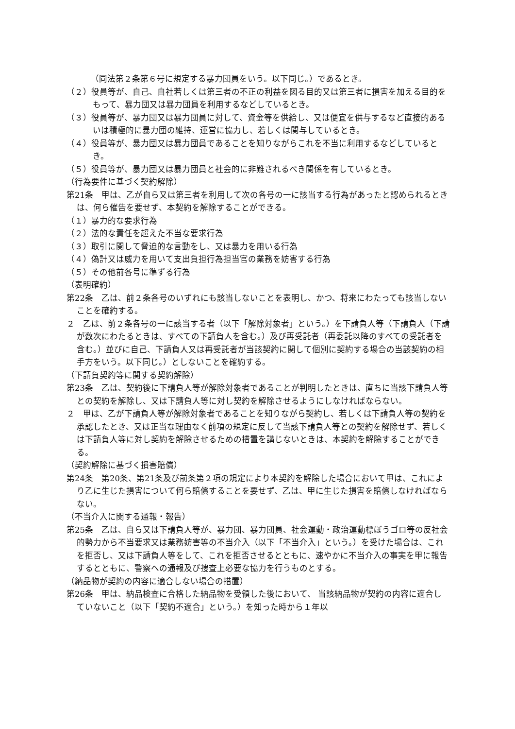（同法第２条第６号に規定する暴力団員をいう。以下同じ。）であるとき。
（２）役員等が、自己、自社若しくは第三者の不正の利益を図る目的又は第三者に損害を加える目的をもって、暴力団又は暴力団員を利用するなどしているとき。
（３）役員等が、暴力団又は暴力団員に対して、資金等を供給し、又は便宜を供与するなど直接的あるいは積極的に暴力団の維持、運営に協力し、若しくは関与しているとき。
（４）役員等が、暴力団又は暴力団員であることを知りながらこれを不当に利用するなどしているとき。
（５）役員等が、暴力団又は暴力団員と社会的に非難されるべき関係を有しているとき。
（行為要件に基づく契約解除）
第21条　甲は、乙が自ら又は第三者を利用して次の各号の一に該当する行為があったと認められるときは、何ら催告を要せず、本契約を解除することができる。
（１）暴力的な要求行為
（２）法的な責任を超えた不当な要求行為
（３）取引に関して脅迫的な言動をし、又は暴力を用いる行為
（４）偽計又は威力を用いて支出負担行為担当官の業務を妨害する行為
（５）その他前各号に準ずる行為
（表明確約）
第22条　乙は、前２条各号のいずれにも該当しないことを表明し、かつ、将来にわたっても該当しないことを確約する。
２　乙は、前２条各号の一に該当する者（以下「解除対象者」という。）を下請負人等（下請負人（下請が数次にわたるときは、すべての下請負人を含む。）及び再受託者（再委託以降のすべての受託者を含む。）並びに自己、下請負人又は再受託者が当該契約に関して個別に契約する場合の当該契約の相手方をいう。以下同じ。）としないことを確約する。
（下請負契約等に関する契約解除）
第23条　乙は、契約後に下請負人等が解除対象者であることが判明したときは、直ちに当該下請負人等との契約を解除し、又は下請負人等に対し契約を解除させるようにしなければならない。
２　甲は、乙が下請負人等が解除対象者であることを知りながら契約し、若しくは下請負人等の契約を承認したとき、又は正当な理由なく前項の規定に反して当該下請負人等との契約を解除せず、若しくは下請負人等に対し契約を解除させるための措置を講じないときは、本契約を解除することができる。
（契約解除に基づく損害賠償）
第24条　第20条、第21条及び前条第２項の規定により本契約を解除した場合において甲は、これにより乙に生じた損害について何ら賠償することを要せず、乙は、甲に生じた損害を賠償しなければならない。
（不当介入に関する通報・報告）
第25条　乙は、自ら又は下請負人等が、暴力団、暴力団員、社会運動・政治運動標ぼうゴロ等の反社会的勢力から不当要求又は業務妨害等の不当介入（以下「不当介入」という。）を受けた場合は、これを拒否し、又は下請負人等をして、これを拒否させるとともに、速やかに不当介入の事実を甲に報告するとともに、警察への通報及び捜査上必要な協力を行うものとする。
（納品物が契約の内容に適合しない場合の措置）
第26条　甲は、納品検査に合格した納品物を受領した後において、 当該納品物が契約の内容に適合していないこと（以下「契約不適合」という。）を知った時から１年以